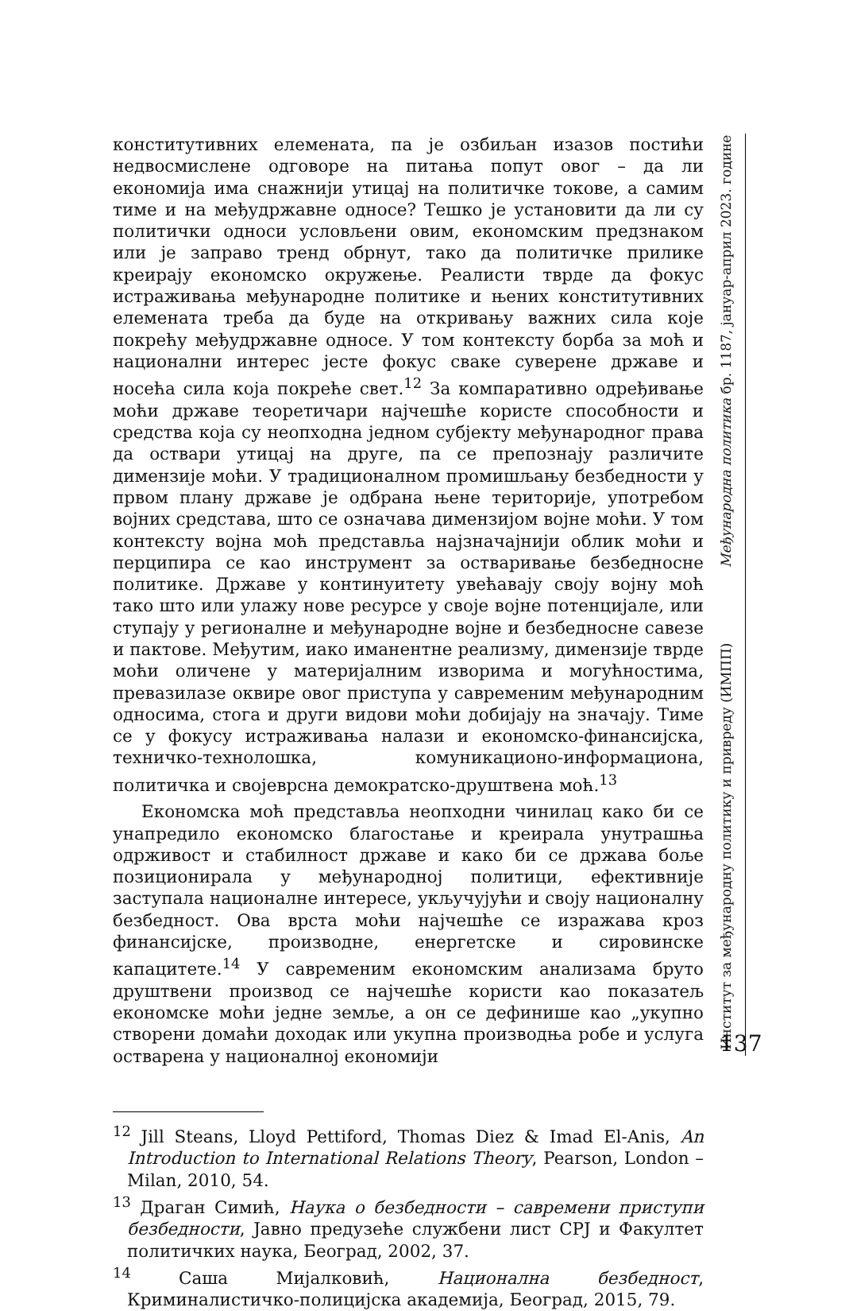конститутивних елемената, па је озбиљан изазов постићи недвосмислене одговоре на питања попут овог – да ли економија има снажнији утицај на политичке токове, а самим тиме и на међудржавне односе? Тешко је установити да ли су политички односи условљени овим, економским предзнаком или је заправо тренд обрнут, тако да политичке прилике креирају економско окружење. Реалисти тврде да фокус истраживања међународне политике и њених конститутивних елемената треба да буде на откривању важних сила које покрећу међудржавне односе. У том контексту борба за моћ и национални интерес јесте фокус сваке суверене државе и носећа сила која покреће свет.<sup>12</sup> За компаративно одређивање моћи државе теоретичари најчешће користе способности и средства која су неопходна једном субјекту међународног права да оствари утицај на друге, па се препознају различите димензије моћи. У традиционалном промишљању безбедности у првом плану државе је одбрана њене територије, употребом војних средстава, што се означава димензијом војне моћи. У том контексту војна моћ представља најзначајнији облик моћи и перципира се као инструмент за остваривање безбедносне политике. Државе у континуитету увећавају своју војну моћ тако што или улажу нове ресурсе у своје војне потенцијале, или ступају у регионалне и међународне војне и безбедносне савезе и пактове. Међутим, иако иманентне реализму, димензије тврде моћи оличене у материјалним изворима и могућностима, превазилазе оквире овог приступа у савременим међународним односима, стога и други видови моћи добијају на значају. Тиме се у фокусу истраживања налази и економско-финансијска, техничко-технолошка, комуникационо-информациона, политичка и својеврсна демократско-друштвена моћ.<sup>13</sup>
Економска моћ представља неопходни чинилац како би се унапредило економско благостање и креирала унутрашња одрживост и стабилност државе и како би се држава боље позиционирала у међународној политици, ефективније заступала националне интересе, укључујући и своју националну безбедност. Ова врста моћи најчешће се изражава кроз финансијске, производне, енергетске и сировинске капацитете.<sup>14</sup> У савременим економским анализама бруто друштвени производ се најчешће користи као показатељ економске моћи једне земље, а он се дефинише као „укупно створени домаћи доходак или укупна производња робе и услуга остварена у националној економији
<sup>12</sup> Jill Steans, Lloyd Pettiford, Thomas Diez & Imad El-Anis, An Introduction to International Relations Theory, Pearson, London – Milan, 2010, 54.
<sup>13</sup> Драган Симић, Наука о безбедности – савремени приступи безбедности, Јавно предузеће службени лист СРЈ и Факултет политичких наука, Београд, 2002, 37.
<sup>14</sup> Саша Мијалковић, Национална безбедност, Криминалистичко-полицијска академија, Београд, 2015, 79.
Институт за међународну политику и привреду (ИМПП) Међународна политика бр. 1187, јануар-април 2023. године
137